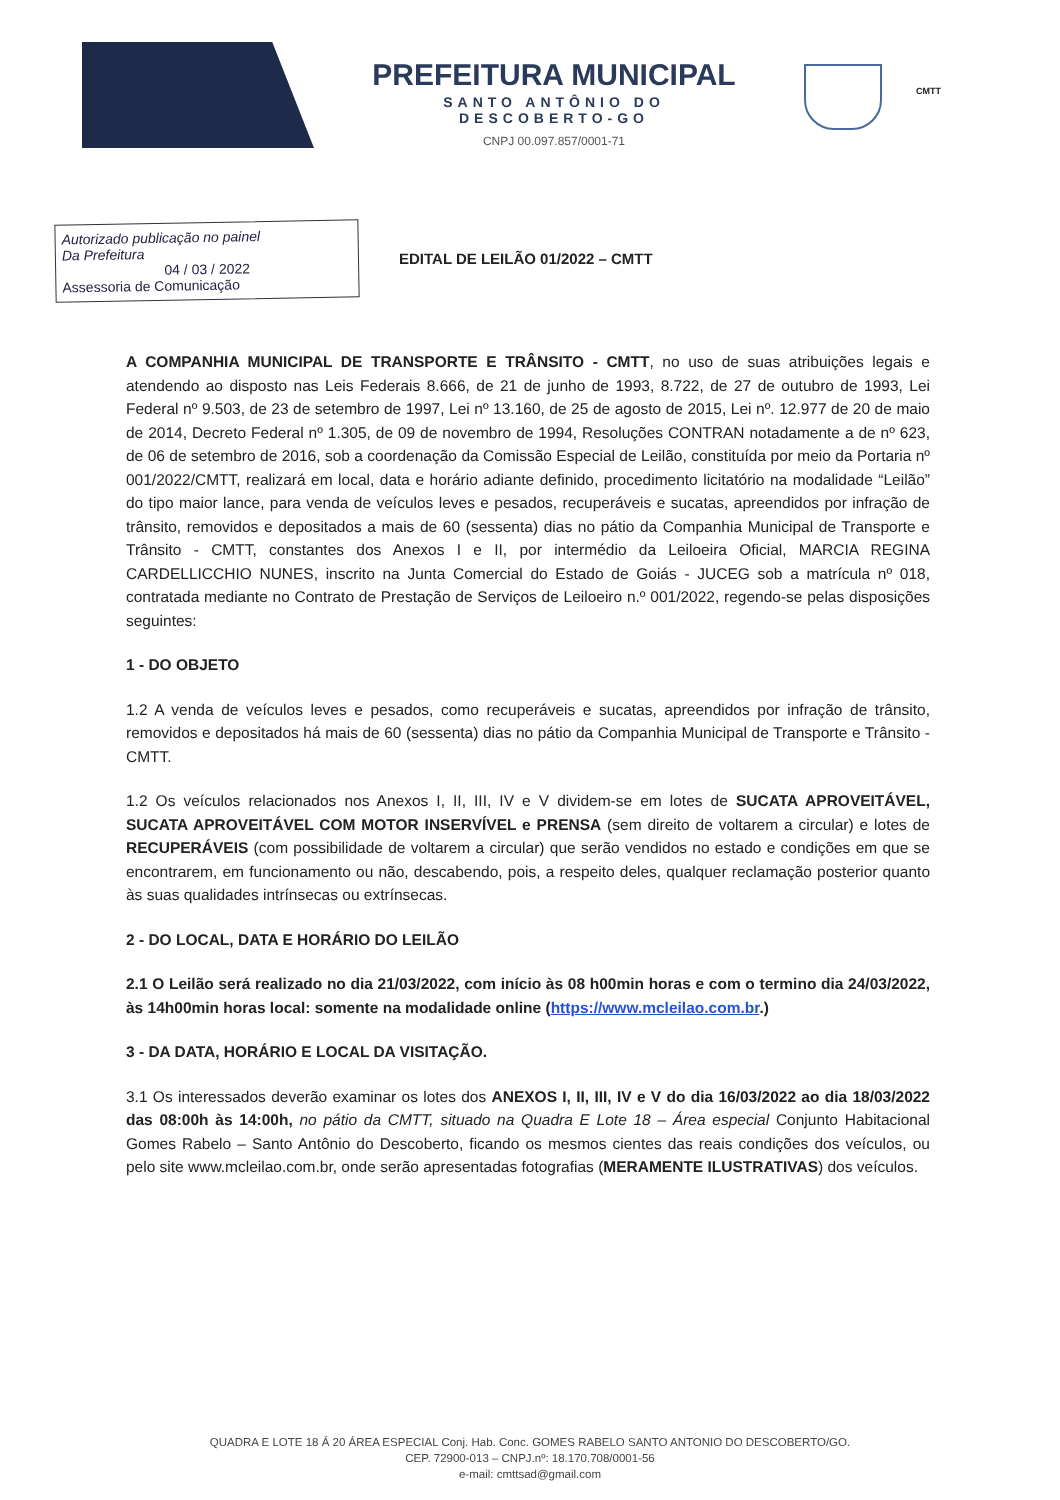PREFEITURA MUNICIPAL
SANTO ANTÔNIO DO DESCOBERTO-GO
CNPJ 00.097.857/0001-71
CMTT
Autorizado publicação no painel
Da Prefeitura
04 / 03 / 2022
Assessoria de Comunicação
EDITAL DE LEILÃO 01/2022 – CMTT
A COMPANHIA MUNICIPAL DE TRANSPORTE E TRÂNSITO - CMTT, no uso de suas atribuições legais e atendendo ao disposto nas Leis Federais 8.666, de 21 de junho de 1993, 8.722, de 27 de outubro de 1993, Lei Federal nº 9.503, de 23 de setembro de 1997, Lei nº 13.160, de 25 de agosto de 2015, Lei nº. 12.977 de 20 de maio de 2014, Decreto Federal nº 1.305, de 09 de novembro de 1994, Resoluções CONTRAN notadamente a de nº 623, de 06 de setembro de 2016, sob a coordenação da Comissão Especial de Leilão, constituída por meio da Portaria nº 001/2022/CMTT, realizará em local, data e horário adiante definido, procedimento licitatório na modalidade “Leilão” do tipo maior lance, para venda de veículos leves e pesados, recuperáveis e sucatas, apreendidos por infração de trânsito, removidos e depositados a mais de 60 (sessenta) dias no pátio da Companhia Municipal de Transporte e Trânsito - CMTT, constantes dos Anexos I e II, por intermédio da Leiloeira Oficial, MARCIA REGINA CARDELLICCHIO NUNES, inscrito na Junta Comercial do Estado de Goiás - JUCEG sob a matrícula nº 018, contratada mediante no Contrato de Prestação de Serviços de Leiloeiro n.º 001/2022, regendo-se pelas disposições seguintes:
1 - DO OBJETO
1.2 A venda de veículos leves e pesados, como recuperáveis e sucatas, apreendidos por infração de trânsito, removidos e depositados há mais de 60 (sessenta) dias no pátio da Companhia Municipal de Transporte e Trânsito - CMTT.
1.2 Os veículos relacionados nos Anexos I, II, III, IV e V dividem-se em lotes de SUCATA APROVEITÁVEL, SUCATA APROVEITÁVEL COM MOTOR INSERVÍVEL e PRENSA (sem direito de voltarem a circular) e lotes de RECUPERÁVEIS (com possibilidade de voltarem a circular) que serão vendidos no estado e condições em que se encontrarem, em funcionamento ou não, descabendo, pois, a respeito deles, qualquer reclamação posterior quanto às suas qualidades intrínsecas ou extrínsecas.
2 - DO LOCAL, DATA E HORÁRIO DO LEILÃO
2.1 O Leilão será realizado no dia 21/03/2022, com início às 08 h00min horas e com o termino dia 24/03/2022, às 14h00min horas local: somente na modalidade online (https://www.mcleilao.com.br.)
3 - DA DATA, HORÁRIO E LOCAL DA VISITAÇÃO.
3.1 Os interessados deverão examinar os lotes dos ANEXOS I, II, III, IV e V do dia 16/03/2022 ao dia 18/03/2022 das 08:00h às 14:00h, no pátio da CMTT, situado na Quadra E Lote 18 – Área especial Conjunto Habitacional Gomes Rabelo – Santo Antônio do Descoberto, ficando os mesmos cientes das reais condições dos veículos, ou pelo site www.mcleilao.com.br, onde serão apresentadas fotografias (MERAMENTE ILUSTRATIVAS) dos veículos.
QUADRA E LOTE 18 Á 20 ÁREA ESPECIAL Conj. Hab. Conc. GOMES RABELO SANTO ANTONIO DO DESCOBERTO/GO.
CEP. 72900-013 – CNPJ.nº: 18.170.708/0001-56
e-mail: cmttsad@gmail.com